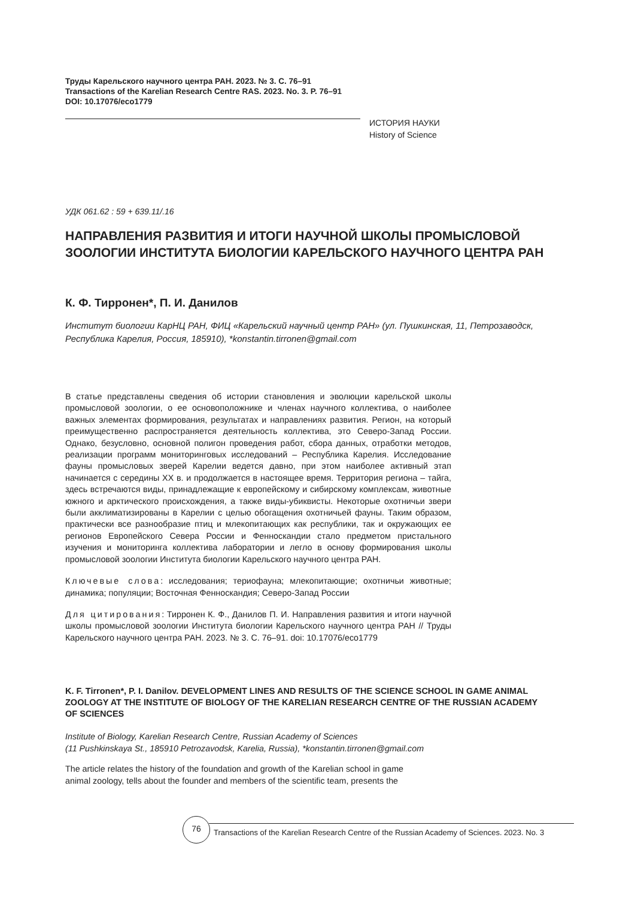Труды Карельского научного центра РАН. 2023. № 3. С. 76–91
Transactions of the Karelian Research Centre RAS. 2023. No. 3. P. 76–91
DOI: 10.17076/eco1779
ИСТОРИЯ НАУКИ
History of Science
УДК 061.62 : 59 + 639.11/.16
НАПРАВЛЕНИЯ РАЗВИТИЯ И ИТОГИ НАУЧНОЙ ШКОЛЫ ПРОМЫСЛОВОЙ ЗООЛОГИИ ИНСТИТУТА БИОЛОГИИ КАРЕЛЬСКОГО НАУЧНОГО ЦЕНТРА РАН
К. Ф. Тирронен*, П. И. Данилов
Институт биологии КарНЦ РАН, ФИЦ «Карельский научный центр РАН» (ул. Пушкинская, 11, Петрозаводск, Республика Карелия, Россия, 185910), *konstantin.tirronen@gmail.com
В статье представлены сведения об истории становления и эволюции карельской школы промысловой зоологии, о ее основоположнике и членах научного коллектива, о наиболее важных элементах формирования, результатах и направлениях развития. Регион, на который преимущественно распространяется деятельность коллектива, это Северо-Запад России. Однако, безусловно, основной полигон проведения работ, сбора данных, отработки методов, реализации программ мониторинговых исследований – Республика Карелия. Исследование фауны промысловых зверей Карелии ведется давно, при этом наиболее активный этап начинается с середины XX в. и продолжается в настоящее время. Территория региона – тайга, здесь встречаются виды, принадлежащие к европейскому и сибирскому комплексам, животные южного и арктического происхождения, а также виды-убиквисты. Некоторые охотничьи звери были акклиматизированы в Карелии с целью обогащения охотничьей фауны. Таким образом, практически все разнообразие птиц и млекопитающих как республики, так и окружающих ее регионов Европейского Севера России и Фенноскандии стало предметом пристального изучения и мониторинга коллектива лаборатории и легло в основу формирования школы промысловой зоологии Института биологии Карельского научного центра РАН.
Ключевые слова: исследования; териофауна; млекопитающие; охотничьи животные; динамика; популяции; Восточная Фенноскандия; Северо-Запад России
Для цитирования: Тирронен К. Ф., Данилов П. И. Направления развития и итоги научной школы промысловой зоологии Института биологии Карельского научного центра РАН // Труды Карельского научного центра РАН. 2023. № 3. С. 76–91. doi: 10.17076/eco1779
K. F. Tirronen*, P. I. Danilov. DEVELOPMENT LINES AND RESULTS OF THE SCIENCE SCHOOL IN GAME ANIMAL ZOOLOGY AT THE INSTITUTE OF BIOLOGY OF THE KARELIAN RESEARCH CENTRE OF THE RUSSIAN ACADEMY OF SCIENCES
Institute of Biology, Karelian Research Centre, Russian Academy of Sciences
(11 Pushkinskaya St., 185910 Petrozavodsk, Karelia, Russia), *konstantin.tirronen@gmail.com
The article relates the history of the foundation and growth of the Karelian school in game
animal zoology, tells about the founder and members of the scientific team, presents the
76
Transactions of the Karelian Research Centre of the Russian Academy of Sciences. 2023. No. 3